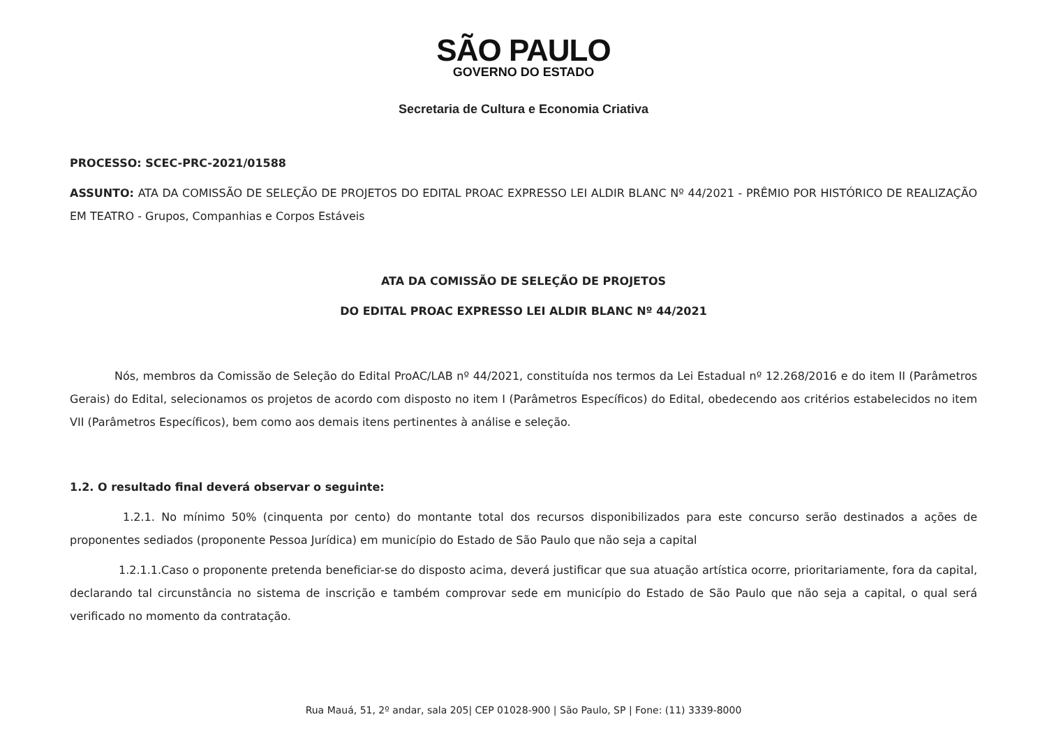SÃO PAULO
GOVERNO DO ESTADO
Secretaria de Cultura e Economia Criativa
PROCESSO: SCEC-PRC-2021/01588
ASSUNTO: ATA DA COMISSÃO DE SELEÇÃO DE PROJETOS DO EDITAL PROAC EXPRESSO LEI ALDIR BLANC Nº 44/2021 - PRÊMIO POR HISTÓRICO DE REALIZAÇÃO EM TEATRO - Grupos, Companhias e Corpos Estáveis
ATA DA COMISSÃO DE SELEÇÃO DE PROJETOS
DO EDITAL PROAC EXPRESSO LEI ALDIR BLANC Nº 44/2021
Nós, membros da Comissão de Seleção do Edital ProAC/LAB nº 44/2021, constituída nos termos da Lei Estadual nº 12.268/2016 e do item II (Parâmetros Gerais) do Edital, selecionamos os projetos de acordo com disposto no item I (Parâmetros Específicos) do Edital, obedecendo aos critérios estabelecidos no item VII (Parâmetros Específicos), bem como aos demais itens pertinentes à análise e seleção.
1.2. O resultado final deverá observar o seguinte:
1.2.1. No mínimo 50% (cinquenta por cento) do montante total dos recursos disponibilizados para este concurso serão destinados a ações de proponentes sediados (proponente Pessoa Jurídica) em município do Estado de São Paulo que não seja a capital
1.2.1.1.Caso o proponente pretenda beneficiar-se do disposto acima, deverá justificar que sua atuação artística ocorre, prioritariamente, fora da capital, declarando tal circunstância no sistema de inscrição e também comprovar sede em município do Estado de São Paulo que não seja a capital, o qual será verificado no momento da contratação.
Rua Mauá, 51, 2º andar, sala 205| CEP 01028-900 | São Paulo, SP | Fone: (11) 3339-8000